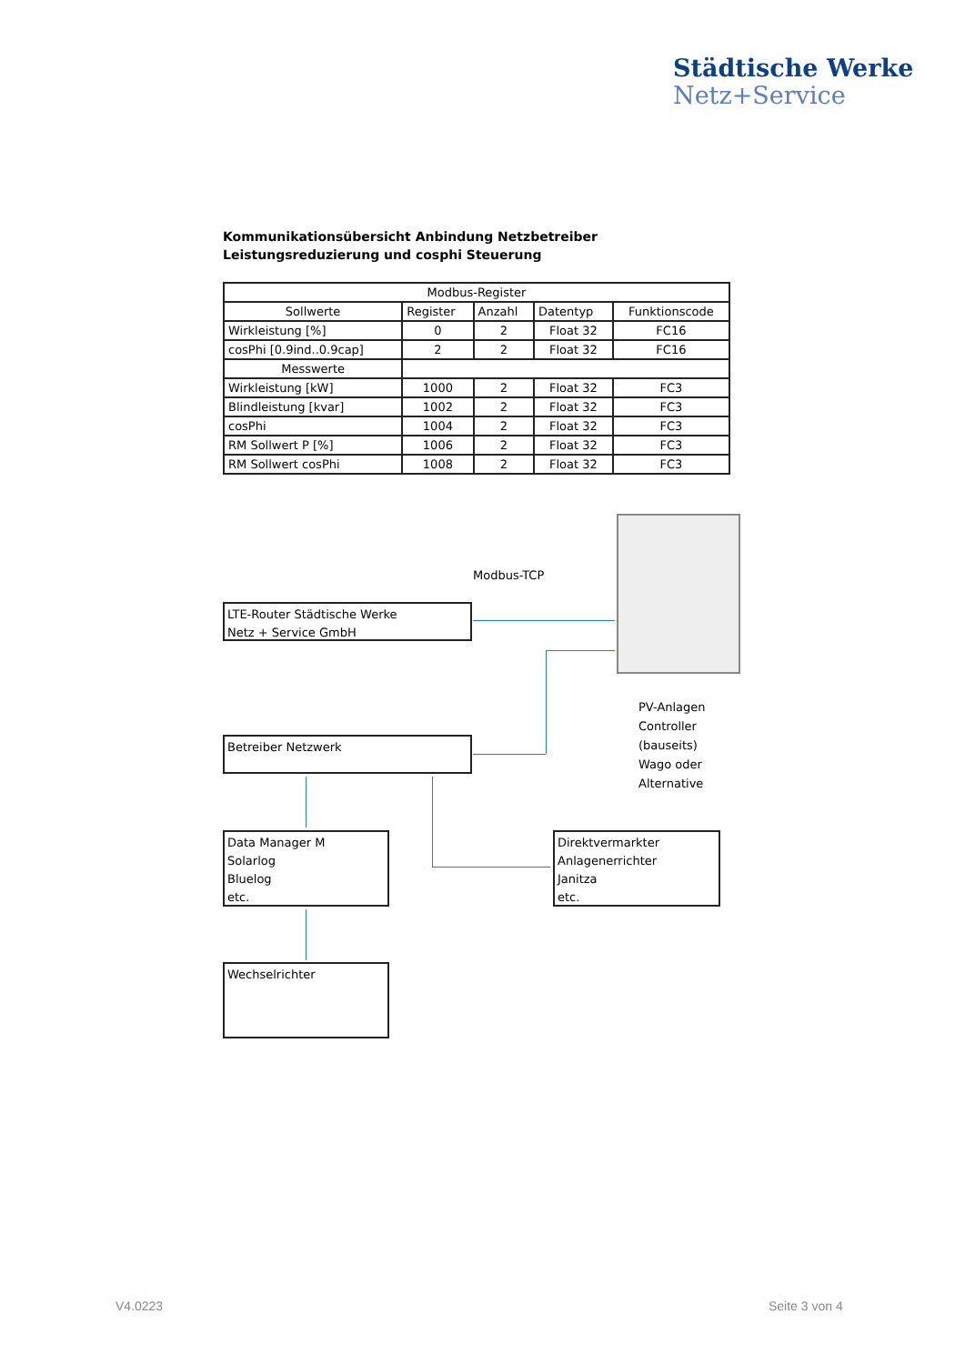Städtische Werke
Netz+Service
Kommunikationsübersicht Anbindung Netzbetreiber Leistungsreduzierung und cosphi Steuerung
| Modbus-Register | | | | |
| --- | --- | --- | --- | --- |
| Sollwerte | Register | Anzahl | Datentyp | Funktionscode |
| Wirkleistung [%] | 0 | 2 | Float 32 | FC16 |
| cosPhi [0.9ind..0.9cap] | 2 | 2 | Float 32 | FC16 |
| Messwerte | | | | |
| Wirkleistung [kW] | 1000 | 2 | Float 32 | FC3 |
| Blindleistung [kvar] | 1002 | 2 | Float 32 | FC3 |
| cosPhi | 1004 | 2 | Float 32 | FC3 |
| RM Sollwert P [%] | 1006 | 2 | Float 32 | FC3 |
| RM Sollwert cosPhi | 1008 | 2 | Float 32 | FC3 |
Modbus-TCP
LTE-Router Städtische Werke
Netz + Service GmbH
Betreiber Netzwerk
PV-Anlagen
Controller
(bauseits)
Wago oder
Alternative
Data Manager M
Solarlog
Bluelog
etc.
Direktvermarkter
Anlagenerrichter
Janitza
etc.
Wechselrichter
V4.0223 Seite 3 von 4